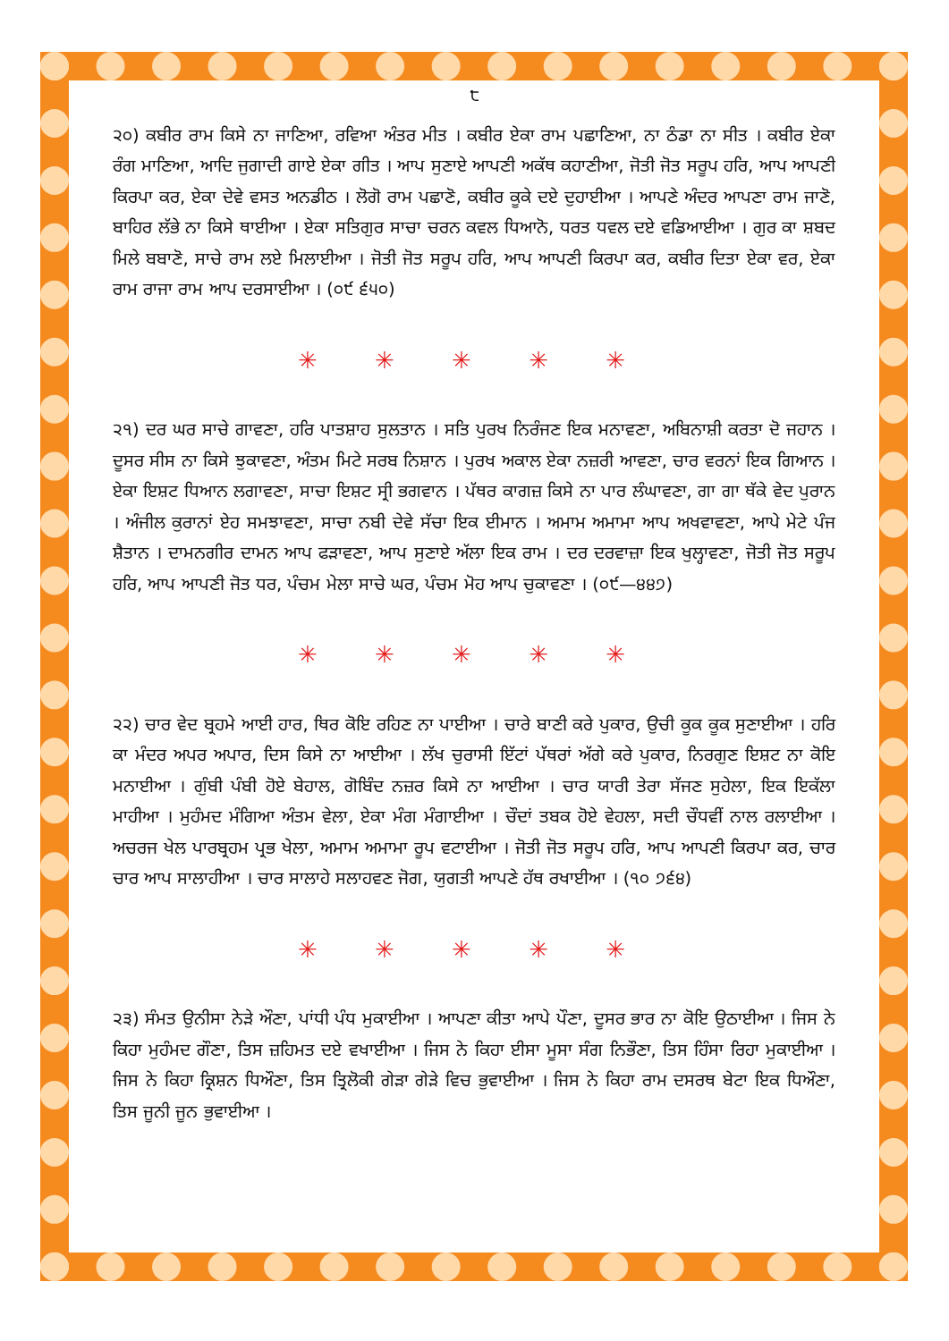੮
੨੦) ਕਬੀਰ ਰਾਮ ਕਿਸੇ ਨਾ ਜਾਣਿਆ, ਰਵਿਆ ਅੰਤਰ ਮੀਤ । ਕਬੀਰ ਏਕਾ ਰਾਮ ਪਛਾਣਿਆ, ਨਾ ਠੰਡਾ ਨਾ ਸੀਤ । ਕਬੀਰ ਏਕਾ ਰੰਗ ਮਾਣਿਆ, ਆਦਿ ਜੁਗਾਦੀ ਗਾਏ ਏਕਾ ਗੀਤ । ਆਪ ਸੁਣਾਏ ਆਪਣੀ ਅਕੱਥ ਕਹਾਣੀਆ, ਜੋਤੀ ਜੋਤ ਸਰੂਪ ਹਰਿ, ਆਪ ਆਪਣੀ ਕਿਰਪਾ ਕਰ, ਏਕਾ ਦੇਵੇ ਵਸਤ ਅਨਡੀਠ । ਲੋਗੋ ਰਾਮ ਪਛਾਣੋ, ਕਬੀਰ ਕੂਕੇ ਦਏ ਦੁਹਾਈਆ । ਆਪਣੇ ਅੰਦਰ ਆਪਣਾ ਰਾਮ ਜਾਣੋ, ਬਾਹਿਰ ਲੱਭੇ ਨਾ ਕਿਸੇ ਥਾਈਆ । ਏਕਾ ਸਤਿਗੁਰ ਸਾਚਾ ਚਰਨ ਕਵਲ ਧਿਆਨੋ, ਧਰਤ ਧਵਲ ਦਏ ਵਡਿਆਈਆ । ਗੁਰ ਕਾ ਸ਼ਬਦ ਮਿਲੇ ਬਬਾਣੋ, ਸਾਚੇ ਰਾਮ ਲਏ ਮਿਲਾਈਆ । ਜੋਤੀ ਜੋਤ ਸਰੂਪ ਹਰਿ, ਆਪ ਆਪਣੀ ਕਿਰਪਾ ਕਰ, ਕਬੀਰ ਦਿਤਾ ਏਕਾ ਵਰ, ਏਕਾ ਰਾਮ ਰਾਜਾ ਰਾਮ ਆਪ ਦਰਸਾਈਆ । (੦੯ ੬੫੦)
✳ ✳ ✳ ✳ ✳
੨੧) ਦਰ ਘਰ ਸਾਚੇ ਗਾਵਣਾ, ਹਰਿ ਪਾਤਸ਼ਾਹ ਸੁਲਤਾਨ । ਸਤਿ ਪੁਰਖ ਨਿਰੰਜਣ ਇਕ ਮਨਾਵਣਾ, ਅਬਿਨਾਸ਼ੀ ਕਰਤਾ ਦੋ ਜਹਾਨ । ਦੂਸਰ ਸੀਸ ਨਾ ਕਿਸੇ ਝੁਕਾਵਣਾ, ਅੰਤਮ ਮਿਟੇ ਸਰਬ ਨਿਸ਼ਾਨ । ਪੁਰਖ ਅਕਾਲ ਏਕਾ ਨਜ਼ਰੀ ਆਵਣਾ, ਚਾਰ ਵਰਨਾਂ ਇਕ ਗਿਆਨ । ਏਕਾ ਇਸ਼ਟ ਧਿਆਨ ਲਗਾਵਣਾ, ਸਾਚਾ ਇਸ਼ਟ ਸ੍ਰੀ ਭਗਵਾਨ । ਪੱਥਰ ਕਾਗਜ਼ ਕਿਸੇ ਨਾ ਪਾਰ ਲੰਘਾਵਣਾ, ਗਾ ਗਾ ਥੱਕੇ ਵੇਦ ਪੁਰਾਨ । ਅੰਜੀਲ ਕੁਰਾਨਾਂ ਏਹ ਸਮਝਾਵਣਾ, ਸਾਚਾ ਨਬੀ ਦੇਵੇ ਸੱਚਾ ਇਕ ਈਮਾਨ । ਅਮਾਮ ਅਮਾਮਾ ਆਪ ਅਖਵਾਵਣਾ, ਆਪੇ ਮੇਟੇ ਪੰਜ ਸ਼ੈਤਾਨ । ਦਾਮਨਗੀਰ ਦਾਮਨ ਆਪ ਫੜਾਵਣਾ, ਆਪ ਸੁਣਾਏ ਅੱਲਾ ਇਕ ਰਾਮ । ਦਰ ਦਰਵਾਜ਼ਾ ਇਕ ਖੁਲ੍ਹਾਵਣਾ, ਜੋਤੀ ਜੋਤ ਸਰੂਪ ਹਰਿ, ਆਪ ਆਪਣੀ ਜੋਤ ਧਰ, ਪੰਚਮ ਮੇਲਾ ਸਾਚੇ ਘਰ, ਪੰਚਮ ਮੋਹ ਆਪ ਚੁਕਾਵਣਾ । (੦੯—੪੪੭)
✳ ✳ ✳ ✳ ✳
੨੨) ਚਾਰ ਵੇਦ ਬ੍ਰਹਮੇ ਆਈ ਹਾਰ, ਥਿਰ ਕੋਇ ਰਹਿਣ ਨਾ ਪਾਈਆ । ਚਾਰੇ ਬਾਣੀ ਕਰੇ ਪੁਕਾਰ, ਉਚੀ ਕੂਕ ਕੂਕ ਸੁਣਾਈਆ । ਹਰਿ ਕਾ ਮੰਦਰ ਅਪਰ ਅਪਾਰ, ਦਿਸ ਕਿਸੇ ਨਾ ਆਈਆ । ਲੱਖ ਚੁਰਾਸੀ ਇੱਟਾਂ ਪੱਥਰਾਂ ਅੱਗੇ ਕਰੇ ਪੁਕਾਰ, ਨਿਰਗੁਣ ਇਸ਼ਟ ਨਾ ਕੋਇ ਮਨਾਈਆ । ਗੁੰਬੀ ਪੰਬੀ ਹੋਏ ਬੇਹਾਲ, ਗੋਬਿੰਦ ਨਜ਼ਰ ਕਿਸੇ ਨਾ ਆਈਆ । ਚਾਰ ਯਾਰੀ ਤੇਰਾ ਸੱਜਣ ਸੁਹੇਲਾ, ਇਕ ਇਕੱਲਾ ਮਾਹੀਆ । ਮੁਹੰਮਦ ਮੰਗਿਆ ਅੰਤਮ ਵੇਲਾ, ਏਕਾ ਮੰਗ ਮੰਗਾਈਆ । ਚੌਦਾਂ ਤਬਕ ਹੋਏ ਵੇਹਲਾ, ਸਦੀ ਚੌਧਵੀਂ ਨਾਲ ਰਲਾਈਆ । ਅਚਰਜ ਖੇਲ ਪਾਰਬ੍ਰਹਮ ਪ੍ਰਭ ਖੇਲਾ, ਅਮਾਮ ਅਮਾਮਾ ਰੂਪ ਵਟਾਈਆ । ਜੋਤੀ ਜੋਤ ਸਰੂਪ ਹਰਿ, ਆਪ ਆਪਣੀ ਕਿਰਪਾ ਕਰ, ਚਾਰ ਚਾਰ ਆਪ ਸਾਲਾਹੀਆ । ਚਾਰ ਸਾਲਾਹੇ ਸਲਾਹਵਣ ਜੋਗ, ਯੁਗਤੀ ਆਪਣੇ ਹੱਥ ਰਖਾਈਆ । (੧੦ ੭੬੪)
✳ ✳ ✳ ✳ ✳
੨੩) ਸੰਮਤ ਉਨੀਸਾ ਨੇੜੇ ਔਣਾ, ਪਾਂਧੀ ਪੰਧ ਮੁਕਾਈਆ । ਆਪਣਾ ਕੀਤਾ ਆਪੇ ਪੌਣਾ, ਦੂਸਰ ਭਾਰ ਨਾ ਕੋਇ ਉਠਾਈਆ । ਜਿਸ ਨੇ ਕਿਹਾ ਮੁਹੰਮਦ ਗੌਣਾ, ਤਿਸ ਜ਼ਹਿਮਤ ਦਏ ਵਖਾਈਆ । ਜਿਸ ਨੇ ਕਿਹਾ ਈਸਾ ਮੂਸਾ ਸੰਗ ਨਿਭੌਣਾ, ਤਿਸ ਹਿੰਸਾ ਰਿਹਾ ਮੁਕਾਈਆ । ਜਿਸ ਨੇ ਕਿਹਾ ਕ੍ਰਿਸ਼ਨ ਧਿਔਣਾ, ਤਿਸ ਤ੍ਰਿਲੋਕੀ ਗੇੜਾ ਗੇੜੇ ਵਿਚ ਭੁਵਾਈਆ । ਜਿਸ ਨੇ ਕਿਹਾ ਰਾਮ ਦਸਰਥ ਬੇਟਾ ਇਕ ਧਿਔਣਾ, ਤਿਸ ਜੂਨੀ ਜੂਨ ਭੁਵਾਈਆ ।